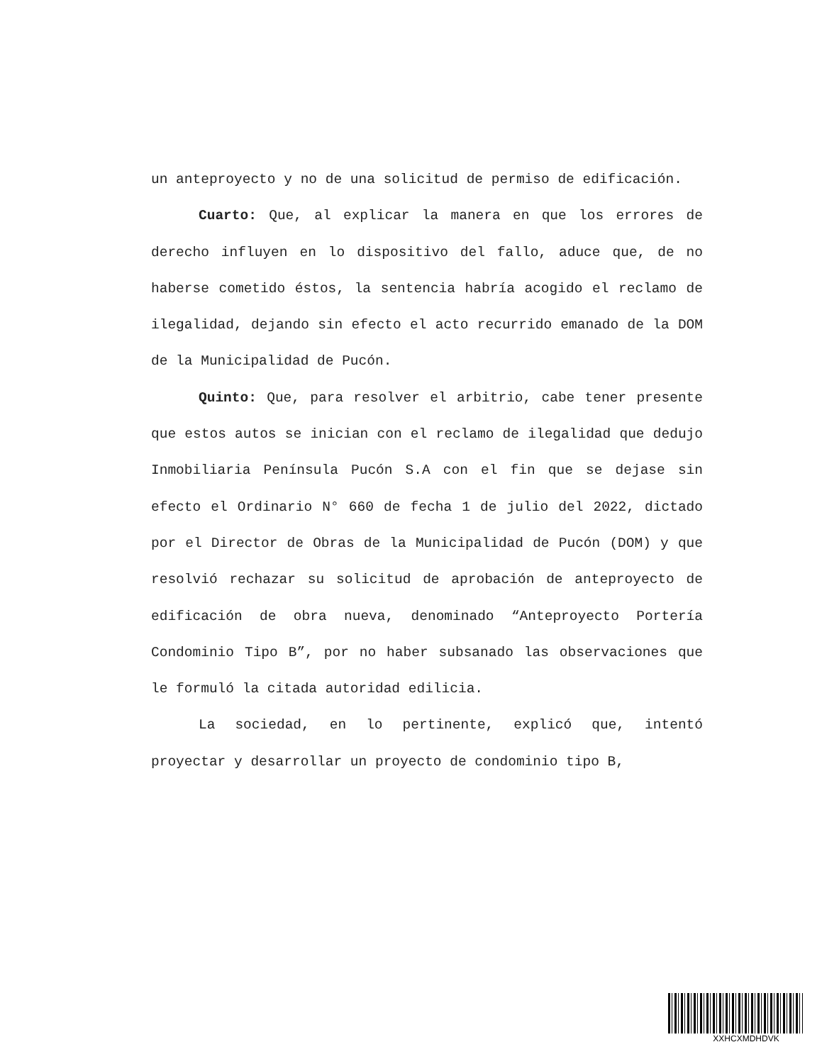un anteproyecto y no de una solicitud de permiso de edificación.
Cuarto: Que, al explicar la manera en que los errores de derecho influyen en lo dispositivo del fallo, aduce que, de no haberse cometido éstos, la sentencia habría acogido el reclamo de ilegalidad, dejando sin efecto el acto recurrido emanado de la DOM de la Municipalidad de Pucón.
Quinto: Que, para resolver el arbitrio, cabe tener presente que estos autos se inician con el reclamo de ilegalidad que dedujo Inmobiliaria Península Pucón S.A con el fin que se dejase sin efecto el Ordinario N° 660 de fecha 1 de julio del 2022, dictado por el Director de Obras de la Municipalidad de Pucón (DOM) y que resolvió rechazar su solicitud de aprobación de anteproyecto de edificación de obra nueva, denominado “Anteproyecto Portería Condominio Tipo B”, por no haber subsanado las observaciones que le formuló la citada autoridad edilicia.
La sociedad, en lo pertinente, explicó que, intentó proyectar y desarrollar un proyecto de condominio tipo B,
XXHCXMDHDVK